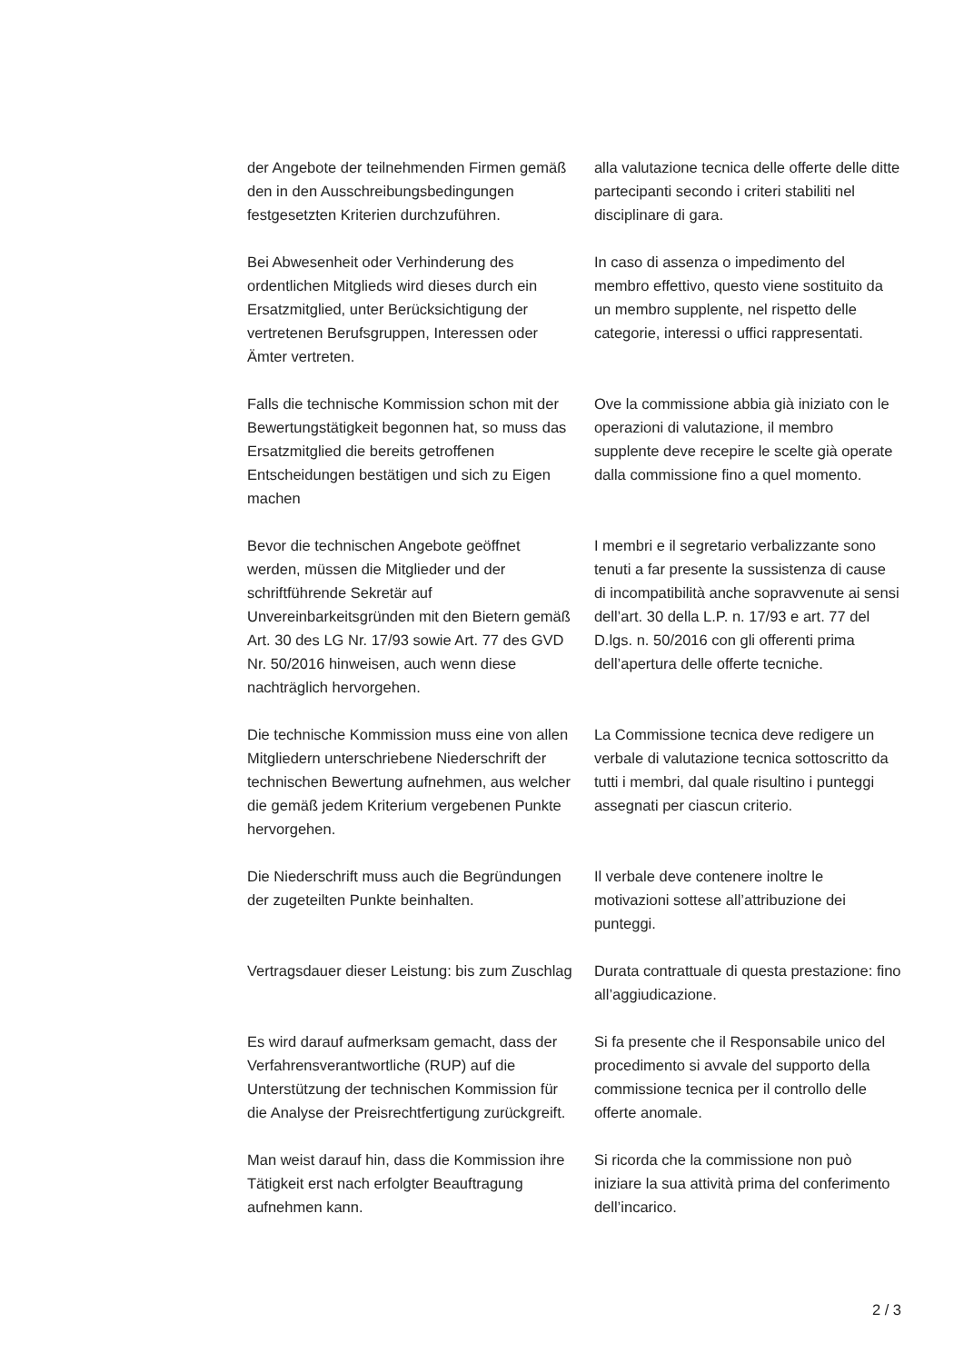der Angebote der teilnehmenden Firmen gemäß den in den Ausschreibungsbedingungen festgesetzten Kriterien durchzuführen.
alla valutazione tecnica delle offerte delle ditte partecipanti secondo i criteri stabiliti nel disciplinare di gara.
Bei Abwesenheit oder Verhinderung des ordentlichen Mitglieds wird dieses durch ein Ersatzmitglied, unter Berücksichtigung der vertretenen Berufsgruppen, Interessen oder Ämter vertreten.
In caso di assenza o impedimento del membro effettivo, questo viene sostituito da un membro supplente, nel rispetto delle categorie, interessi o uffici rappresentati.
Falls die technische Kommission schon mit der Bewertungstätigkeit begonnen hat, so muss das Ersatzmitglied die bereits getroffenen Entscheidungen bestätigen und sich zu Eigen machen
Ove la commissione abbia già iniziato con le operazioni di valutazione, il membro supplente deve recepire le scelte già operate dalla commissione fino a quel momento.
Bevor die technischen Angebote geöffnet werden, müssen die Mitglieder und der schriftführende Sekretär auf Unvereinbarkeitsgründen mit den Bietern gemäß Art. 30 des LG Nr. 17/93 sowie Art. 77 des GVD Nr. 50/2016 hinweisen, auch wenn diese nachträglich hervorgehen.
I membri e il segretario verbalizzante sono tenuti a far presente la sussistenza di cause di incompatibilità anche sopravvenute ai sensi dell’art. 30 della L.P. n. 17/93 e art. 77 del D.lgs. n. 50/2016 con gli offerenti prima dell’apertura delle offerte tecniche.
Die technische Kommission muss eine von allen Mitgliedern unterschriebene Niederschrift der technischen Bewertung aufnehmen, aus welcher die gemäß jedem Kriterium vergebenen Punkte hervorgehen.
La Commissione tecnica deve redigere un verbale di valutazione tecnica sottoscritto da tutti i membri, dal quale risultino i punteggi assegnati per ciascun criterio.
Die Niederschrift muss auch die Begründungen der zugeteilten Punkte beinhalten.
Il verbale deve contenere inoltre le motivazioni sottese all’attribuzione dei punteggi.
Vertragsdauer dieser Leistung: bis zum Zuschlag
Durata contrattuale di questa prestazione: fino all’aggiudicazione.
Es wird darauf aufmerksam gemacht, dass der Verfahrensverantwortliche (RUP) auf die Unterstützung der technischen Kommission für die Analyse der Preisrechtfertigung zurückgreift.
Si fa presente che il Responsabile unico del procedimento si avvale del supporto della commissione tecnica per il controllo delle offerte anomale.
Man weist darauf hin, dass die Kommission ihre Tätigkeit erst nach erfolgter Beauftragung aufnehmen kann.
Si ricorda che la commissione non può iniziare la sua attività prima del conferimento dell’incarico.
2 / 3